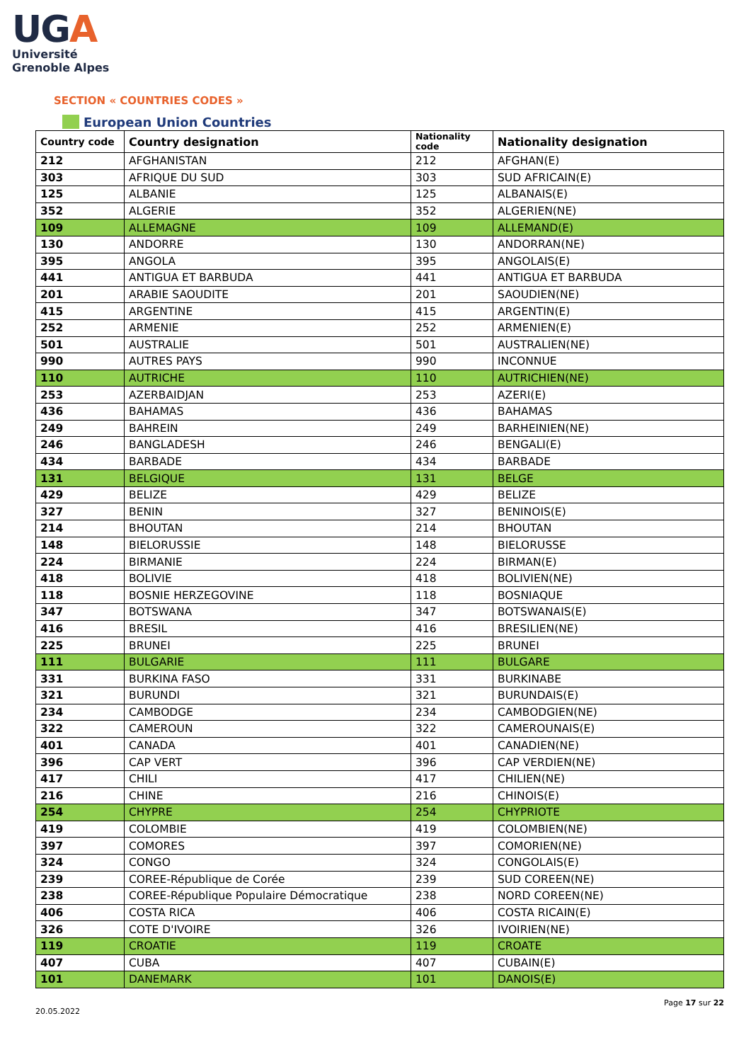UGA
Université
Grenoble Alpes
SECTION « COUNTRIES CODES »
European Union Countries
| Country code | Country designation | Nationality code | Nationality designation |
| --- | --- | --- | --- |
| 212 | AFGHANISTAN | 212 | AFGHAN(E) |
| 303 | AFRIQUE DU SUD | 303 | SUD AFRICAIN(E) |
| 125 | ALBANIE | 125 | ALBANAIS(E) |
| 352 | ALGERIE | 352 | ALGERIEN(NE) |
| 109 | ALLEMAGNE | 109 | ALLEMAND(E) |
| 130 | ANDORRE | 130 | ANDORRAN(NE) |
| 395 | ANGOLA | 395 | ANGOLAIS(E) |
| 441 | ANTIGUA ET BARBUDA | 441 | ANTIGUA ET BARBUDA |
| 201 | ARABIE SAOUDITE | 201 | SAOUDIEN(NE) |
| 415 | ARGENTINE | 415 | ARGENTIN(E) |
| 252 | ARMENIE | 252 | ARMENIEN(E) |
| 501 | AUSTRALIE | 501 | AUSTRALIEN(NE) |
| 990 | AUTRES PAYS | 990 | INCONNUE |
| 110 | AUTRICHE | 110 | AUTRICHIEN(NE) |
| 253 | AZERBAIDJAN | 253 | AZERI(E) |
| 436 | BAHAMAS | 436 | BAHAMAS |
| 249 | BAHREIN | 249 | BARHEINIEN(NE) |
| 246 | BANGLADESH | 246 | BENGALI(E) |
| 434 | BARBADE | 434 | BARBADE |
| 131 | BELGIQUE | 131 | BELGE |
| 429 | BELIZE | 429 | BELIZE |
| 327 | BENIN | 327 | BENINOIS(E) |
| 214 | BHOUTAN | 214 | BHOUTAN |
| 148 | BIELORUSSIE | 148 | BIELORUSSE |
| 224 | BIRMANIE | 224 | BIRMAN(E) |
| 418 | BOLIVIE | 418 | BOLIVIEN(NE) |
| 118 | BOSNIE HERZEGOVINE | 118 | BOSNIAQUE |
| 347 | BOTSWANA | 347 | BOTSWANAIS(E) |
| 416 | BRESIL | 416 | BRESILIEN(NE) |
| 225 | BRUNEI | 225 | BRUNEI |
| 111 | BULGARIE | 111 | BULGARE |
| 331 | BURKINA FASO | 331 | BURKINABE |
| 321 | BURUNDI | 321 | BURUNDAIS(E) |
| 234 | CAMBODGE | 234 | CAMBODGIEN(NE) |
| 322 | CAMEROUN | 322 | CAMEROUNAIS(E) |
| 401 | CANADA | 401 | CANADIEN(NE) |
| 396 | CAP VERT | 396 | CAP VERDIEN(NE) |
| 417 | CHILI | 417 | CHILIEN(NE) |
| 216 | CHINE | 216 | CHINOIS(E) |
| 254 | CHYPRE | 254 | CHYPRIOTE |
| 419 | COLOMBIE | 419 | COLOMBIEN(NE) |
| 397 | COMORES | 397 | COMORIEN(NE) |
| 324 | CONGO | 324 | CONGOLAIS(E) |
| 239 | COREE-République de Corée | 239 | SUD COREEN(NE) |
| 238 | COREE-République Populaire Démocratique | 238 | NORD COREEN(NE) |
| 406 | COSTA RICA | 406 | COSTA RICAIN(E) |
| 326 | COTE D'IVOIRE | 326 | IVOIRIEN(NE) |
| 119 | CROATIE | 119 | CROATE |
| 407 | CUBA | 407 | CUBAIN(E) |
| 101 | DANEMARK | 101 | DANOIS(E) |
Page 17 sur 22
20.05.2022